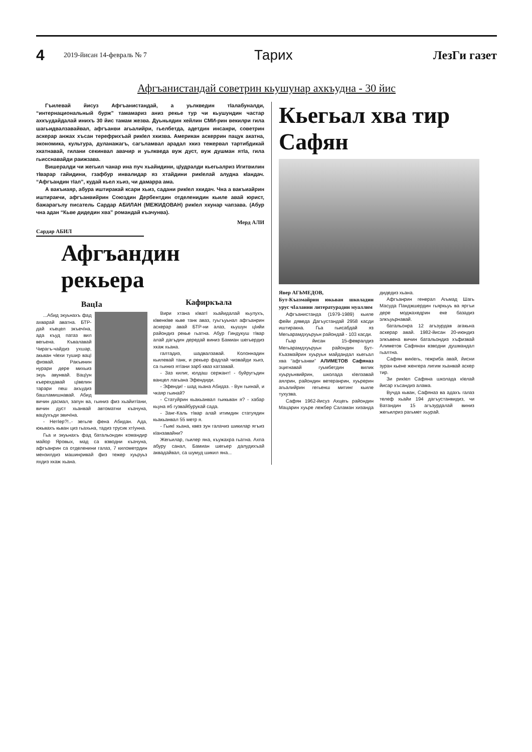4 2019-йисан 14-февраль № 7 Тарих ЛезГи газет
Афгъанистандай советрин кьушунар ахкъудна - 30 йис
Гъилевай йисуз Афгъанистандай, а уьлкведин тIалабуналди, “интернациональный бурж” тамамариз аниз рекье тур чи кьушундин частар ахкъудайдалай инихъ 30 йис тамам жезва. Дуьньядин хейлин СМИ-рин векилри гила шагьидвалзавайвал, афгъанви агьалийри, гьелбетда, адетдин инсанри, советрин аскерар анжах хъсан терефрихъай рикIел хкизва. Американ аскеррин пацук акатна, экономика, культура, дуланажагъ, сагъламвал арадал хкиз тежервал тартибдикай хкатнавай, гилани секинвал авачир и уьлкведа вуж дуст, вуж душман ятIа, гила гьисснавайди раижзава.
Вишералди чи жегьил чанар ина пуч хьайидини, цIудралди кьегьалриз Игитвилин тIварар гайидини, гзафбур инвалидар яз хтайдини рикIелай алудна кIандач. “Афгъандин тIал”, кудай кьел хьиз, чи дамарра ама.
А вакъиаяр, абура иштиракай ксари хьиз, садани рикIел хкидач. Чна а вакъиайрин иштиракчи, афгъанвийрин Союздин Дербентдин отделенидин кьиле авай юрист, бажарагълу писатель Сардар АБИЛАН (МЕЖИДОВАН) рикIел хкунар чапзава. (Абур чна адан “Кьве дидедин хва” романдай къачунва).
Мерд АЛИ
Сардар АБИЛ
Афгъандин рекьера
ВацIа
...Абид экуьнахъ фад ахварай аватна. БТР-дай къецел экъечIна, ада къуд патаз вил вегьена. Къвалавай Чирагъ-чайдиз ухшар, акьван чIехи тушир вацI физвай. Ракъинин нурари дере михьиз экуь авунвай. ВацIун къерехдавай цIвелин тарари пеш акъудиз башламишнавай. Абид вичин дасмал, запун ва, гьиниз физ хьайитIани, вичин дуст хьанвай автоматни къачуна, вацIухъди эвичIна.
- НетIер?!..- зегьле фена Абидан. Ада, юкьвахъ кьван циз гьахьна, тадиз трусик хтIунна.
Гьа и экуьнахъ фад батальондин командир майор Яровых, мад са взводни къачуна, афгъанрин са отделенини галаз, 7 километрдин мензилдиз машинривай физ тежер хуьруьз яхдиз хкаж хьана.
Кафиркъала
Вири хтана кIватI хьайидалай кьулухъ, кIвенкIве кьве танк аваз, гуьгъуьнал афгъанрин аскерар авай БТР-ни алаз, кьушун цIийи райондиз рекье гьатна. Абур Гиндукуш тIвар алай дагъдин дередай виниз Бамиан шегьердиз хкаж хьана.
галтадиз, шадвалзавай. Колоннадин кьилевай танк, и рекьер фадлай чизвайди хьиз, са гьиниз ятIани зарб кваз катзавай.
- Заз килиг, юлдаш сержант! - буйругъдин ванцел лагьана Эфендиди.
- Эфенди! - шад хьана Абидаз. - Вун гьинай, и чкаяр гьинай?
- Статуйрин кьакьанвал гьикьван я? - хабар кьуна яб гузвайбурукай сада.
- Занг-Каль тIвар алай итимдин статуядин кьакьанвал 55 метр я.
- ГьикI хьана, квез зун галачиз шикилар ягъиз кIанзавайни?
Жегьилар, гьилер яна, къужахра гьатна. Ахпа абуру санал, Бамиан шегьер далудихъай аквадайвал, са шумуд шикил яна...
Кьегьал хва тир Сафян
Явер АГЬМЕДОВ,
Бут-Къазмайрин юкьван школадин урус чIаланни литературадин муаллим
Афгъанистанда (1979-1989) кьиле фейи дяведа Дагъустандай 2958 касди иштиракна. Гьа гьисабдай яз Мегьарамдхуьруьн райондай - 103 касди.
Гьар йисан 15-февралдиз Мегьарамдхуьруьн райондин Бут-Къазмайрин хуьруьн майдандал кьегьал хва “афгъанви” АЛИМЕТОВ Сафяназ эцигнавай гуьмбетдин вилик хуьруьнвийрин, школада кIелзавай аялрин, райондин ветеранрин, хуьрерин агьалийрин гегьенш митинг кьиле тухузва.
Сафян 1962-йисуз Ахцегь райондин Мацарин хуьре лежбер Саламан хизанда дидедиз хьана.
Афгъанрин генерал Агьмад Шагь Масуда Панджшердин гьяркьуь ва яргъи дере моджахедрин еке базадиз элкъуьрнавай.
батальонра 12 агъзурдав агакьна аскерар авай. 1982-йисан 20-июндиз элкъвена вичин батальондиз хъфизвай Алиметов Сафянан взводни душмандал гьалтна.
Сафян викIегь, тежриба авай, йисни зуран кьене женгера лигим хьанвай аскер тир.
Зи рикIел Сафяна школада кIелай йисар хъсандиз алама.
Вучда кьван, Сафяназ ва адахъ галаз телеф хьайи 194 дагъустанвидиз, чи Ватандин 15 агъзурдалай виниз жегьилриз рагьмет хьурай.